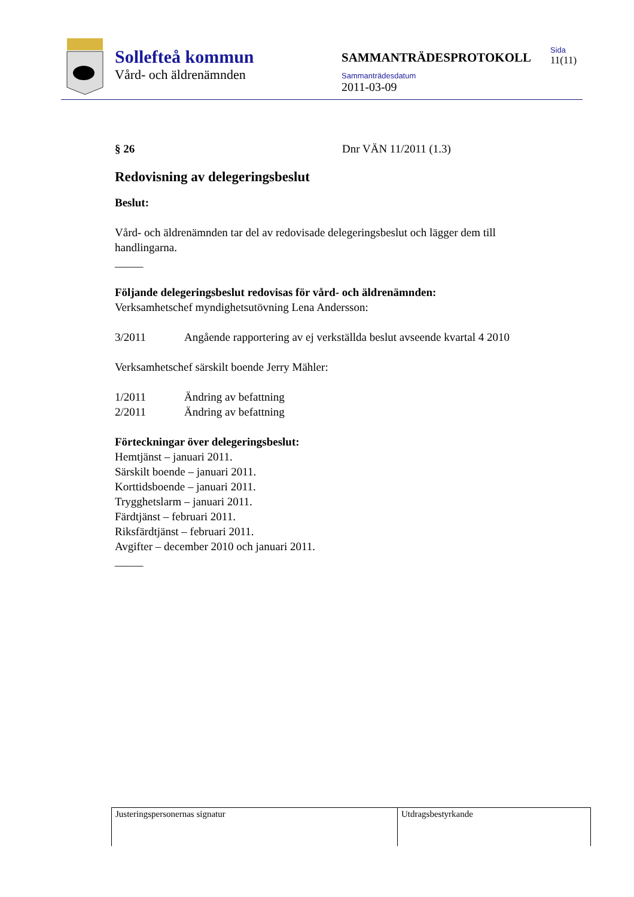Sollefteå kommun
Vård- och äldrenämnden
SAMMANTRÄDESPROTOKOLL
Sammanträdesdatum
2011-03-09
Sida
11(11)
§ 26 Dnr VÄN 11/2011 (1.3)
Redovisning av delegeringsbeslut
Beslut:
Vård- och äldrenämnden tar del av redovisade delegeringsbeslut och lägger dem till handlingarna.
_____
Följande delegeringsbeslut redovisas för vård- och äldrenämnden:
Verksamhetschef myndighetsutövning Lena Andersson:
3/2011 Angående rapportering av ej verkställda beslut avseende kvartal 4 2010
Verksamhetschef särskilt boende Jerry Mähler:
1/2011 Ändring av befattning
2/2011 Ändring av befattning
Förteckningar över delegeringsbeslut:
Hemtjänst – januari 2011.
Särskilt boende – januari 2011.
Korttidsboende – januari 2011.
Trygghetslarm – januari 2011.
Färdtjänst – februari 2011.
Riksfärdtjänst – februari 2011.
Avgifter – december 2010 och januari 2011.
_____
| Justeringspersonernas signatur | Utdragsbestyrkande |